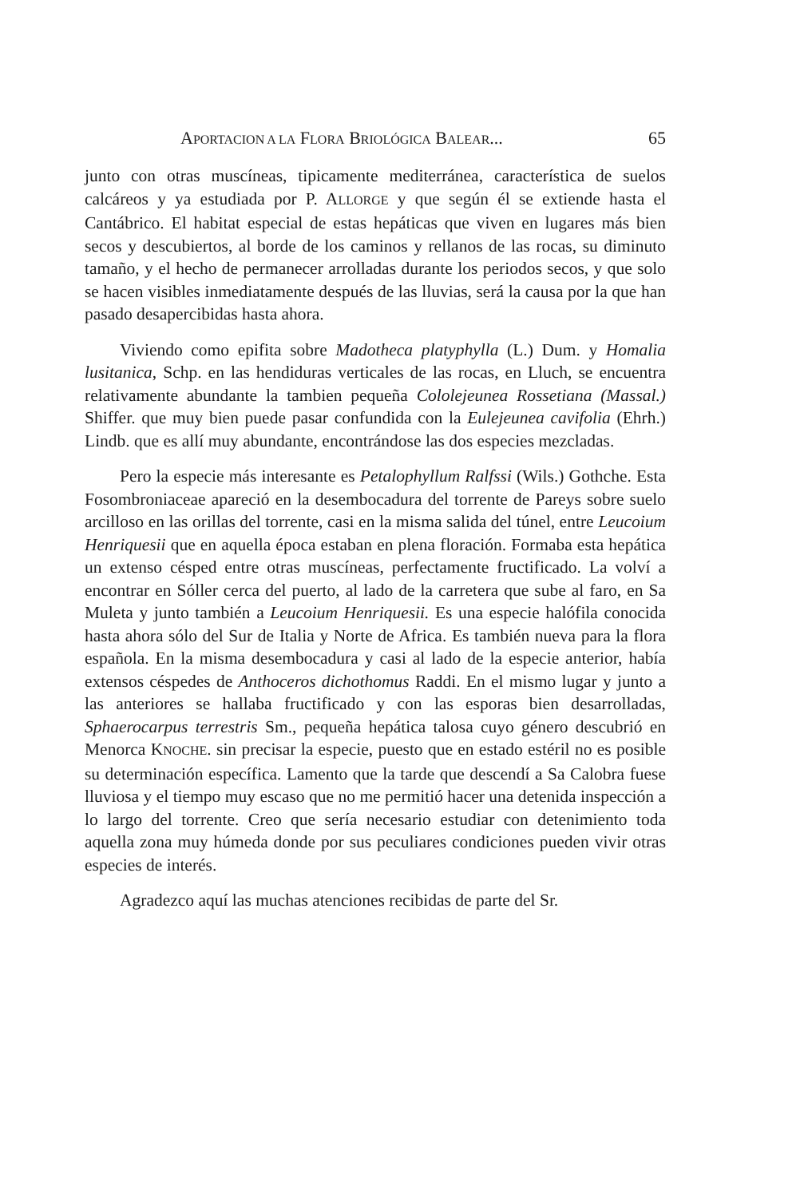APORTACION A LA FLORA BRIOLÓGICA BALEAR... 65
junto con otras muscíneas, tipicamente mediterránea, característica de suelos calcáreos y ya estudiada por P. ALLORGE y que según él se extiende hasta el Cantábrico. El habitat especial de estas hepáticas que viven en lugares más bien secos y descubiertos, al borde de los caminos y rellanos de las rocas, su diminuto tamaño, y el hecho de permanecer arrolladas durante los periodos secos, y que solo se hacen visibles inmediatamente después de las lluvias, será la causa por la que han pasado desapercibidas hasta ahora.
Viviendo como epifita sobre Madotheca platyphylla (L.) Dum. y Homalia lusitanica, Schp. en las hendiduras verticales de las rocas, en Lluch, se encuentra relativamente abundante la tambien pequeña Cololejeunea Rossetiana (Massal.) Shiffer. que muy bien puede pasar confundida con la Eulejeunea cavifolia (Ehrh.) Lindb. que es allí muy abundante, encontrándose las dos especies mezcladas.
Pero la especie más interesante es Petalophyllum Ralfssi (Wils.) Gothche. Esta Fosombroniaceae apareció en la desembocadura del torrente de Pareys sobre suelo arcilloso en las orillas del torrente, casi en la misma salida del túnel, entre Leucoium Henriquesii que en aquella época estaban en plena floración. Formaba esta hepática un extenso césped entre otras muscíneas, perfectamente fructificado. La volví a encontrar en Sóller cerca del puerto, al lado de la carretera que sube al faro, en Sa Muleta y junto también a Leucoium Henriquesii. Es una especie halófila conocida hasta ahora sólo del Sur de Italia y Norte de Africa. Es también nueva para la flora española. En la misma desembocadura y casi al lado de la especie anterior, había extensos céspedes de Anthoceros dichothomus Raddi. En el mismo lugar y junto a las anteriores se hallaba fructificado y con las esporas bien desarrolladas, Sphaerocarpus terrestris Sm., pequeña hepática talosa cuyo género descubrió en Menorca KNOCHE. sin precisar la especie, puesto que en estado estéril no es posible su determinación específica. Lamento que la tarde que descendí a Sa Calobra fuese lluviosa y el tiempo muy escaso que no me permitió hacer una detenida inspección a lo largo del torrente. Creo que sería necesario estudiar con detenimiento toda aquella zona muy húmeda donde por sus peculiares condiciones pueden vivir otras especies de interés.
Agradezco aquí las muchas atenciones recibidas de parte del Sr.